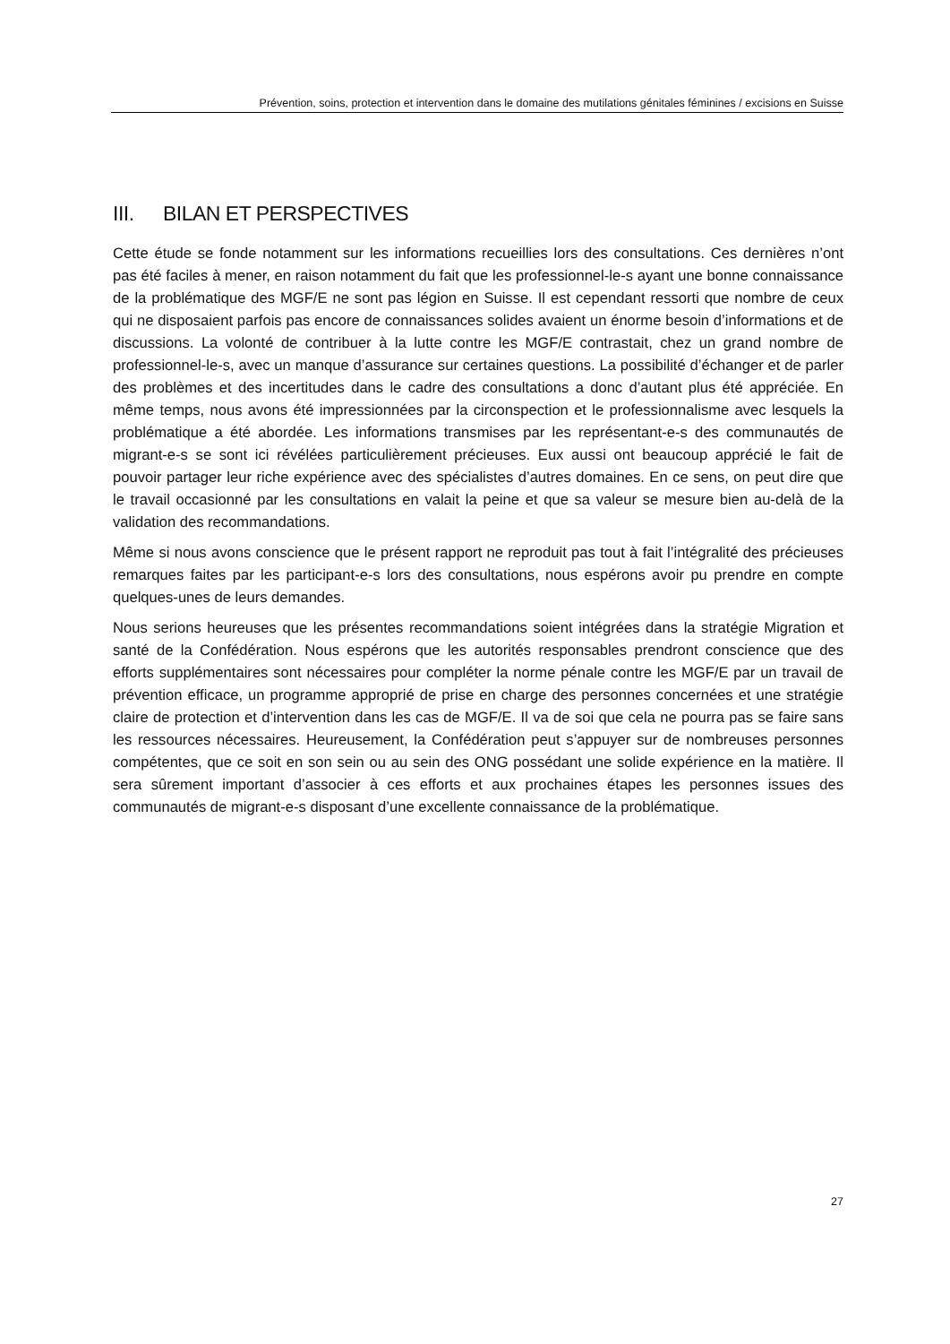Prévention, soins, protection et intervention dans le domaine des mutilations génitales féminines / excisions en Suisse
III. BILAN ET PERSPECTIVES
Cette étude se fonde notamment sur les informations recueillies lors des consultations. Ces der­nières n’ont pas été faciles à mener, en raison notamment du fait que les professionnel-le-s ayant une bonne connaissance de la problématique des MGF/E ne sont pas légion en Suisse. Il est cependant ressorti que nombre de ceux qui ne disposaient parfois pas encore de connaissances solides avaient un énorme besoin d’informations et de discussions. La volonté de contribuer à la lutte contre les MGF/E contrastait, chez un grand nombre de professionnel-le-s, avec un manque d’assurance sur certaines questions. La possibilité d’échanger et de parler des problèmes et des incertitudes dans le cadre des consultations a donc d’autant plus été appréciée. En même temps, nous avons été impressionnées par la circonspection et le professionnalisme avec lesquels la problématique a été abordée. Les informations transmises par les représentant-e-s des commu­nautés de migrant-e-s se sont ici révélées particulièrement précieuses. Eux aussi ont beaucoup apprécié le fait de pouvoir partager leur riche expérience avec des spécialistes d’autres do­maines. En ce sens, on peut dire que le travail occasionné par les consultations en valait la peine et que sa valeur se mesure bien au-delà de la validation des recommandations.
Même si nous avons conscience que le présent rapport ne reproduit pas tout à fait l’intégralité des précieuses remarques faites par les participant-e-s lors des consultations, nous espérons avoir pu prendre en compte quelques-unes de leurs demandes.
Nous serions heureuses que les présentes recommandations soient intégrées dans la stratégie Migration et santé de la Confédération. Nous espérons que les autorités responsables prendront conscience que des efforts supplémentaires sont nécessaires pour compléter la norme pénale contre les MGF/E par un travail de prévention efficace, un programme approprié de prise en charge des personnes concernées et une stratégie claire de protection et d’intervention dans les cas de MGF/E. Il va de soi que cela ne pourra pas se faire sans les ressources nécessaires. Heureusement, la Confédération peut s’appuyer sur de nombreuses personnes compétentes, que ce soit en son sein ou au sein des ONG possédant une solide expérience en la matière. Il sera sûrement important d’associer à ces efforts et aux prochaines étapes les personnes issues des communautés de migrant-e-s disposant d’une excellente connaissance de la problématique.
27